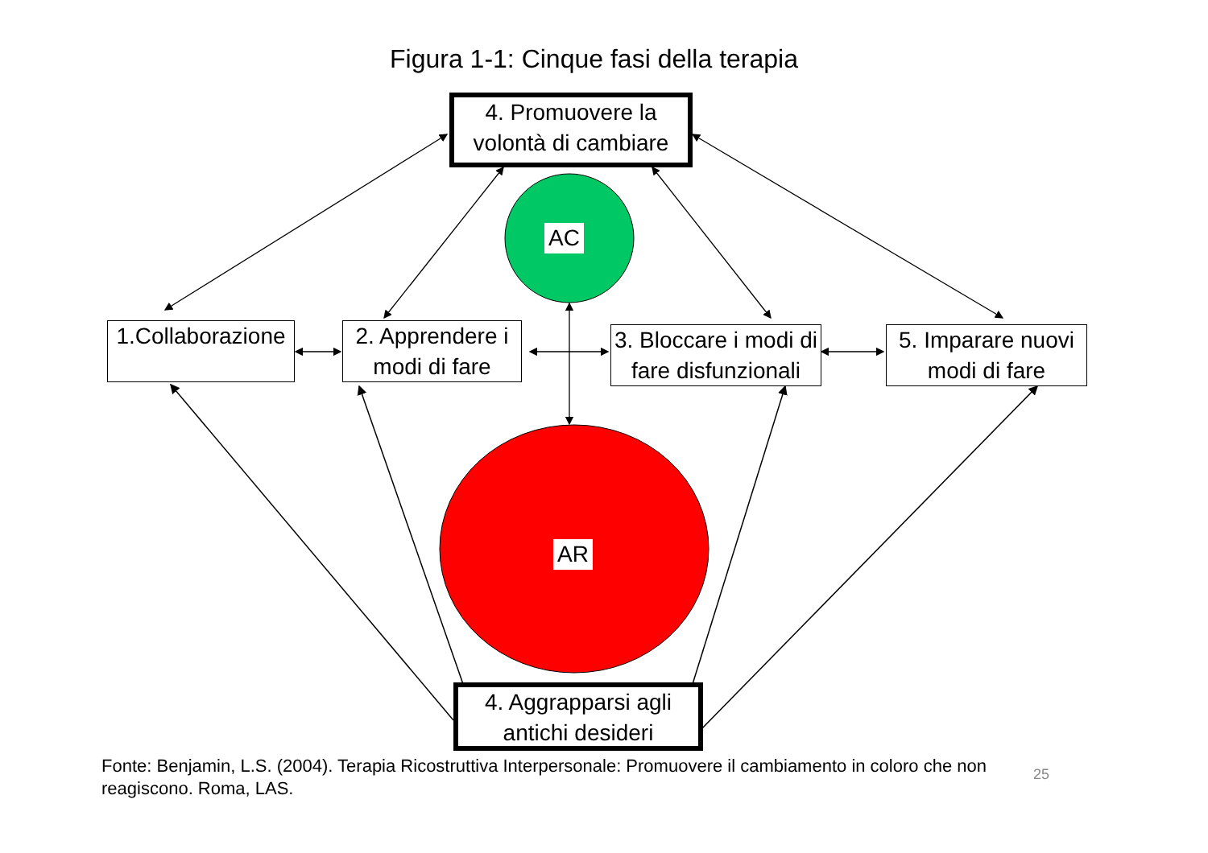Figura 1-1: Cinque fasi della terapia
4. Promuovere la volontà di cambiare
AC
1.Collaborazione
2. Apprendere i modi di fare
3. Bloccare i modi di fare disfunzionali
5. Imparare nuovi modi di fare
AR
4. Aggrapparsi agli antichi desideri
Fonte: Benjamin, L.S. (2004). Terapia Ricostruttiva Interpersonale: Promuovere il cambiamento in coloro che non reagiscono. Roma, LAS.
25